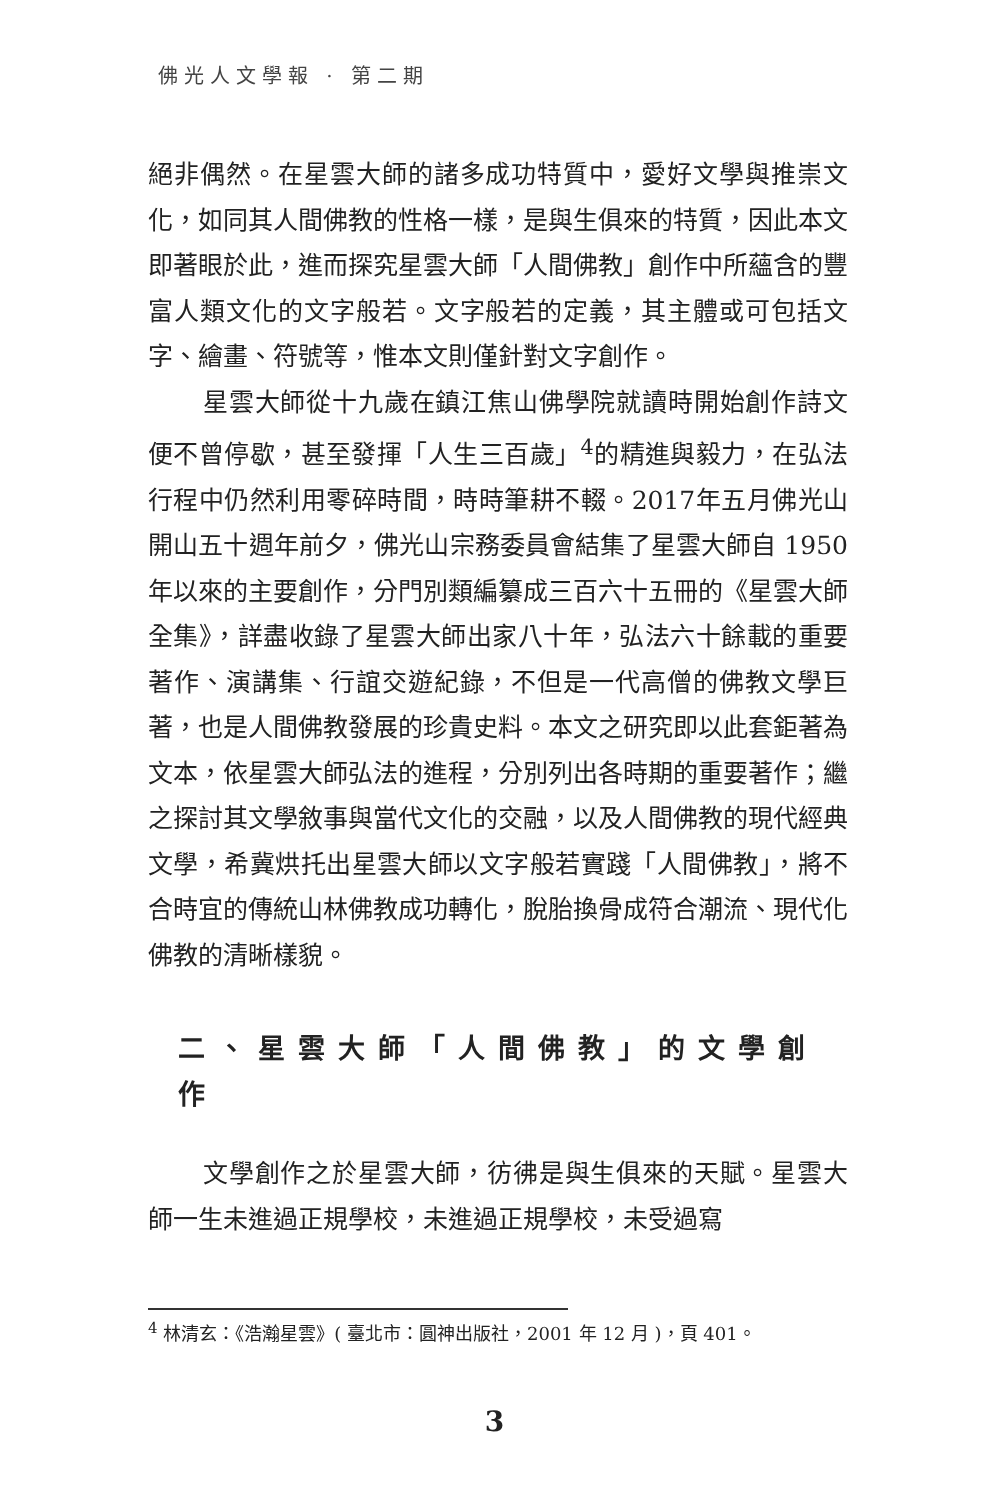佛光人文學報 · 第二期
絕非偶然。在星雲大師的諸多成功特質中，愛好文學與推崇文化，如同其人間佛教的性格一樣，是與生俱來的特質，因此本文即著眼於此，進而探究星雲大師「人間佛教」創作中所蘊含的豐富人類文化的文字般若。文字般若的定義，其主體或可包括文字、繪畫、符號等，惟本文則僅針對文字創作。
星雲大師從十九歲在鎮江焦山佛學院就讀時開始創作詩文便不曾停歇，甚至發揮「人生三百歲」<sup>4</sup>的精進與毅力，在弘法行程中仍然利用零碎時間，時時筆耕不輟。2017年五月佛光山開山五十週年前夕，佛光山宗務委員會結集了星雲大師自 1950年以來的主要創作，分門別類編纂成三百六十五冊的《星雲大師全集》，詳盡收錄了星雲大師出家八十年，弘法六十餘載的重要著作、演講集、行誼交遊紀錄，不但是一代高僧的佛教文學巨著，也是人間佛教發展的珍貴史料。本文之研究即以此套鉅著為文本，依星雲大師弘法的進程，分別列出各時期的重要著作；繼之探討其文學敘事與當代文化的交融，以及人間佛教的現代經典文學，希冀烘托出星雲大師以文字般若實踐「人間佛教」，將不合時宜的傳統山林佛教成功轉化，脫胎換骨成符合潮流、現代化佛教的清晰樣貌。
二、星雲大師「人間佛教」的文學創作
文學創作之於星雲大師，彷彿是與生俱來的天賦。星雲大師一生未進過正規學校，未進過正規學校，未受過寫
<sup>4</sup> 林清玄：《浩瀚星雲》( 臺北市：圓神出版社，2001 年 12 月 )，頁 401。
3